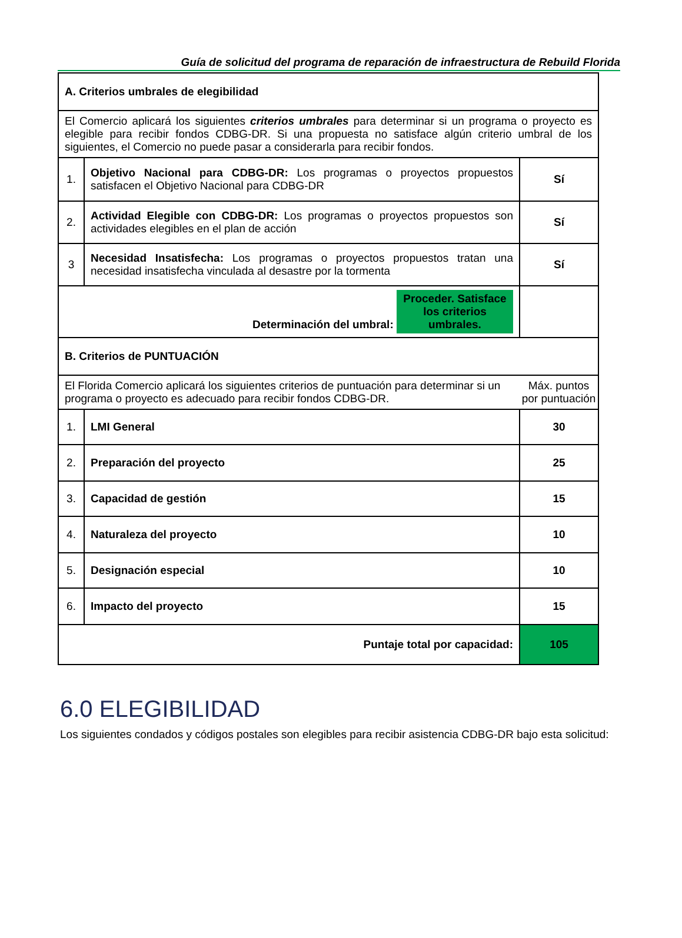Guía de solicitud del programa de reparación de infraestructura de Rebuild Florida
| A. Criterios umbrales de elegibilidad | | |
| El Comercio aplicará los siguientes criterios umbrales para determinar si un programa o proyecto es elegible para recibir fondos CDBG-DR. Si una propuesta no satisface algún criterio umbral de los siguientes, el Comercio no puede pasar a considerarla para recibir fondos. | | |
| 1. | Objetivo Nacional para CDBG-DR: Los programas o proyectos propuestos satisfacen el Objetivo Nacional para CDBG-DR | Sí |
| 2. | Actividad Elegible con CDBG-DR: Los programas o proyectos propuestos son actividades elegibles en el plan de acción | Sí |
| 3 | Necesidad Insatisfecha: Los programas o proyectos propuestos tratan una necesidad insatisfecha vinculada al desastre por la tormenta | Sí |
| Determinación del umbral: Proceder. Satisface los criterios umbrales. | | |
| B. Criterios de PUNTUACIÓN | | |
| El Florida Comercio aplicará los siguientes criterios de puntuación para determinar si un programa o proyecto es adecuado para recibir fondos CDBG-DR. | | Máx. puntos por puntuación |
| 1. | LMI General | 30 |
| 2. | Preparación del proyecto | 25 |
| 3. | Capacidad de gestión | 15 |
| 4. | Naturaleza del proyecto | 10 |
| 5. | Designación especial | 10 |
| 6. | Impacto del proyecto | 15 |
| Puntaje total por capacidad: | | 105 |
6.0 ELEGIBILIDAD
Los siguientes condados y códigos postales son elegibles para recibir asistencia CDBG-DR bajo esta solicitud: